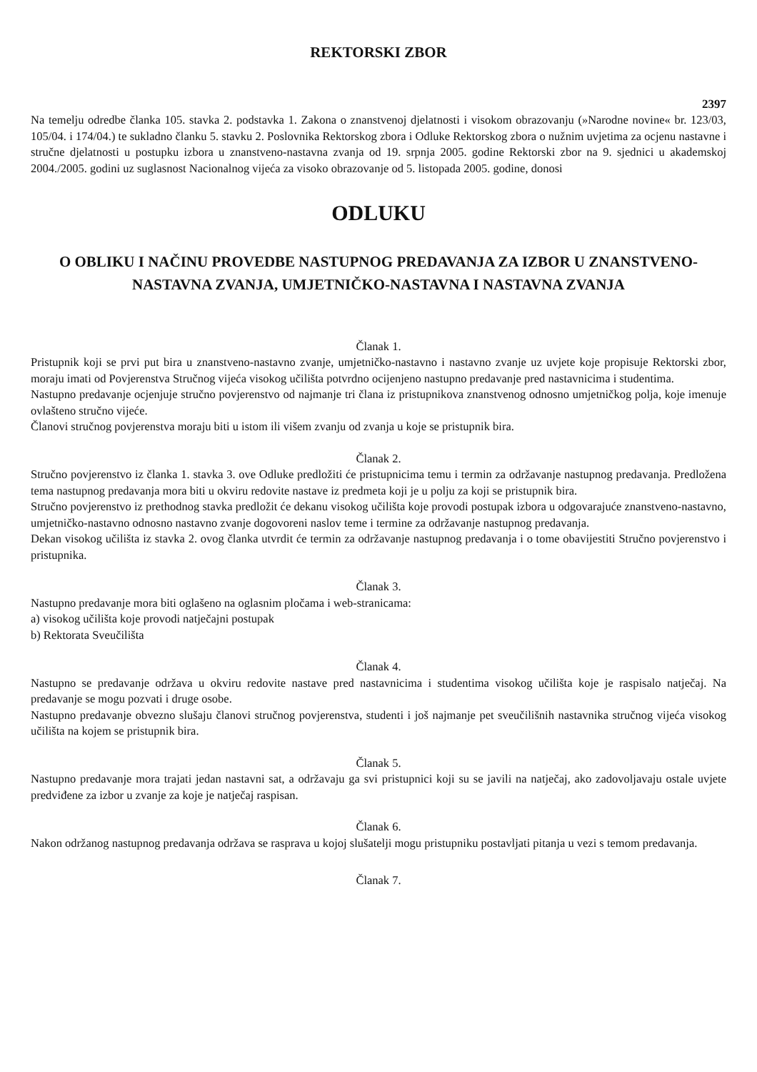REKTORSKI ZBOR
2397
Na temelju odredbe članka 105. stavka 2. podstavka 1. Zakona o znanstvenoj djelatnosti i visokom obrazovanju (»Narodne novine« br. 123/03, 105/04. i 174/04.) te sukladno članku 5. stavku 2. Poslovnika Rektorskog zbora i Odluke Rektorskog zbora o nužnim uvjetima za ocjenu nastavne i stručne djelatnosti u postupku izbora u znanstveno-nastavna zvanja od 19. srpnja 2005. godine Rektorski zbor na 9. sjednici u akademskoj 2004./2005. godini uz suglasnost Nacionalnog vijeća za visoko obrazovanje od 5. listopada 2005. godine, donosi
ODLUKU
O OBLIKU I NAČINU PROVEDBE NASTUPNOG PREDAVANJA ZA IZBOR U ZNANSTVENO-NASTAVNA ZVANJA, UMJETNIČKO-NASTAVNA I NASTAVNA ZVANJA
Članak 1.
Pristupnik koji se prvi put bira u znanstveno-nastavno zvanje, umjetničko-nastavno i nastavno zvanje uz uvjete koje propisuje Rektorski zbor, moraju imati od Povjerenstva Stručnog vijeća visokog učilišta potvrdno ocijenjeno nastupno predavanje pred nastavnicima i studentima.
Nastupno predavanje ocjenjuje stručno povjerenstvo od najmanje tri člana iz pristupnikova znanstvenog odnosno umjetničkog polja, koje imenuje ovlašteno stručno vijeće.
Članovi stručnog povjerenstva moraju biti u istom ili višem zvanju od zvanja u koje se pristupnik bira.
Članak 2.
Stručno povjerenstvo iz članka 1. stavka 3. ove Odluke predložiti će pristupnicima temu i termin za održavanje nastupnog predavanja. Predložena tema nastupnog predavanja mora biti u okviru redovite nastave iz predmeta koji je u polju za koji se pristupnik bira.
Stručno povjerenstvo iz prethodnog stavka predložit će dekanu visokog učilišta koje provodi postupak izbora u odgovarajuće znanstveno-nastavno, umjetničko-nastavno odnosno nastavno zvanje dogovoreni naslov teme i termine za održavanje nastupnog predavanja.
Dekan visokog učilišta iz stavka 2. ovog članka utvrdit će termin za održavanje nastupnog predavanja i o tome obavijestiti Stručno povjerenstvo i pristupnika.
Članak 3.
Nastupno predavanje mora biti oglašeno na oglasnim pločama i web-stranicama:
a) visokog učilišta koje provodi natječajni postupak
b) Rektorata Sveučilišta
Članak 4.
Nastupno se predavanje održava u okviru redovite nastave pred nastavnicima i studentima visokog učilišta koje je raspisalo natječaj. Na predavanje se mogu pozvati i druge osobe.
Nastupno predavanje obvezno slušaju članovi stručnog povjerenstva, studenti i još najmanje pet sveučilišnih nastavnika stručnog vijeća visokog učilišta na kojem se pristupnik bira.
Članak 5.
Nastupno predavanje mora trajati jedan nastavni sat, a održavaju ga svi pristupnici koji su se javili na natječaj, ako zadovoljavaju ostale uvjete predviđene za izbor u zvanje za koje je natječaj raspisan.
Članak 6.
Nakon održanog nastupnog predavanja održava se rasprava u kojoj slušatelji mogu pristupniku postavljati pitanja u vezi s temom predavanja.
Članak 7.